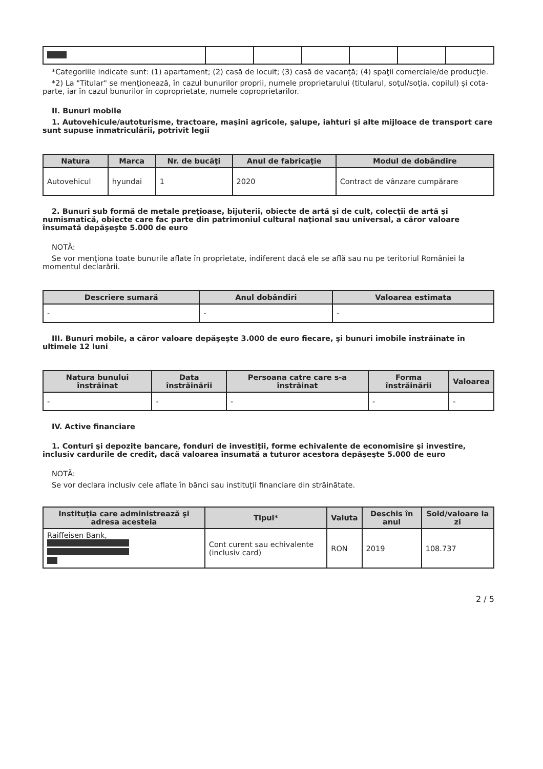*Categoriile indicate sunt: (1) apartament; (2) casă de locuit; (3) casă de vacanţă; (4) spaţii comerciale/de producţie.
*2) La "Titular" se menţionează, în cazul bunurilor proprii, numele proprietarului (titularul, soţul/soţia, copilul) și cota-parte, iar în cazul bunurilor în coproprietate, numele coproprietarilor.
II. Bunuri mobile
1. Autovehicule/autoturisme, tractoare, maşini agricole, şalupe, iahturi şi alte mijloace de transport care sunt supuse înmatriculării, potrivit legii
| Natura | Marca | Nr. de bucăţi | Anul de fabricaţie | Modul de dobândire |
| --- | --- | --- | --- | --- |
| Autovehicul | hyundai | 1 | 2020 | Contract de vânzare cumpărare |
2. Bunuri sub formă de metale preţioase, bijuterii, obiecte de artă şi de cult, colecţii de artă şi numismatică, obiecte care fac parte din patrimoniul cultural naţional sau universal, a căror valoare însumată depăşeşte 5.000 de euro
NOTĂ:
Se vor menţiona toate bunurile aflate în proprietate, indiferent dacă ele se află sau nu pe teritoriul României la momentul declarării.
| Descriere sumară | Anul dobândiri | Valoarea estimata |
| --- | --- | --- |
| - | - | - |
III. Bunuri mobile, a căror valoare depăşeşte 3.000 de euro fiecare, şi bunuri imobile înstrăinate în ultimele 12 luni
| Natura bunului înstrăinat | Data înstrăinării | Persoana catre care s-a înstrăinat | Forma înstrăinării | Valoarea |
| --- | --- | --- | --- | --- |
| - | - | - | - | - |
IV. Active financiare
1. Conturi şi depozite bancare, fonduri de investiţii, forme echivalente de economisire şi investire, inclusiv cardurile de credit, dacă valoarea însumată a tuturor acestora depăşeşte 5.000 de euro
NOTĂ:
Se vor declara inclusiv cele aflate în bănci sau instituţii financiare din străinătate.
| Instituţia care administrează şi adresa acesteia | Tipul* | Valuta | Deschis în anul | Sold/valoare la zi |
| --- | --- | --- | --- | --- |
| Raiffeisen Bank, | Cont curent sau echivalente (inclusiv card) | RON | 2019 | 108.737 |
2 / 5